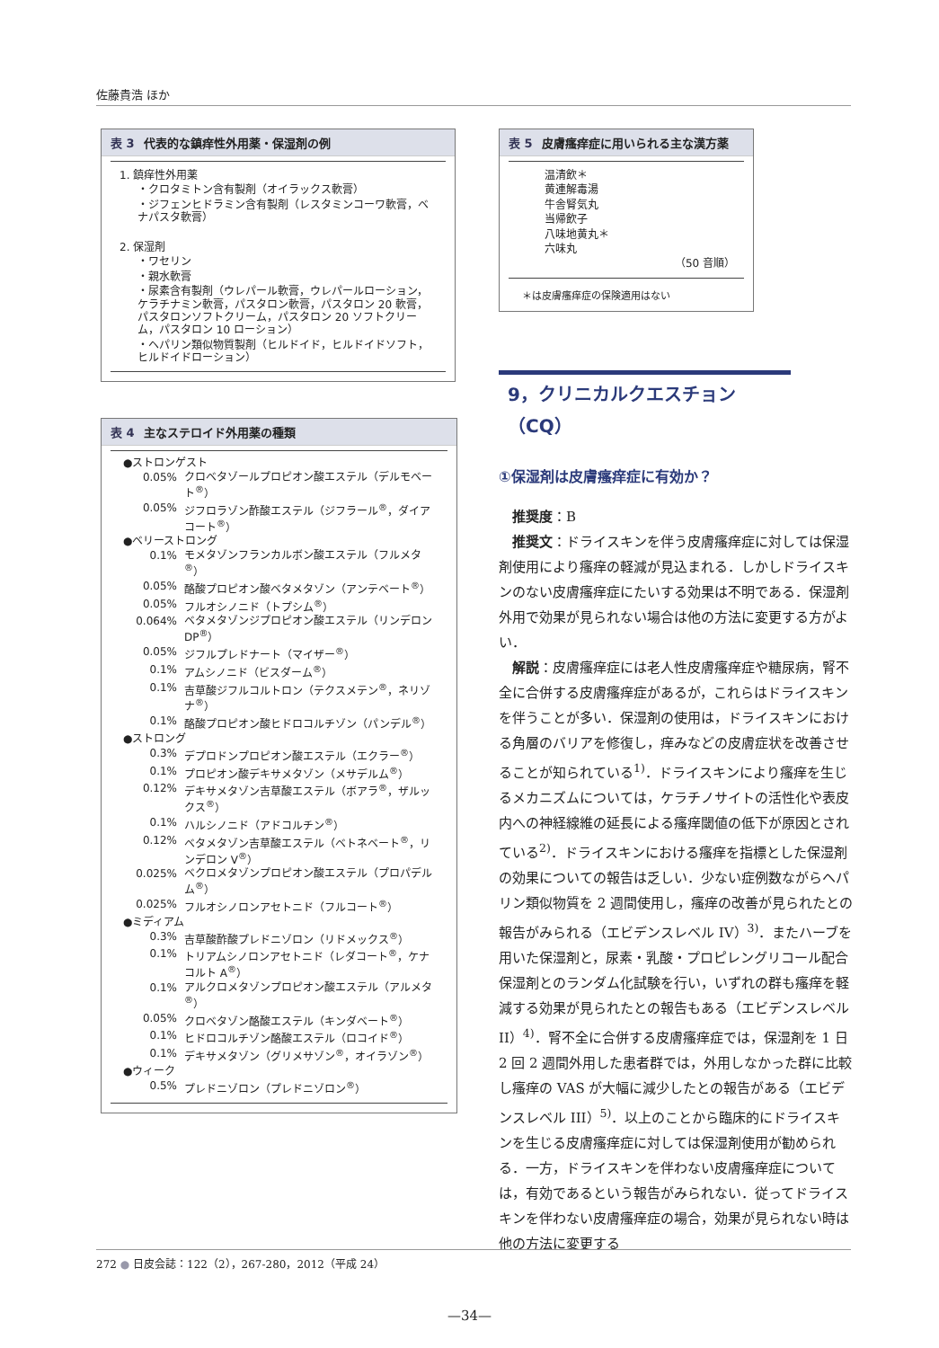佐藤貴浩 ほか
表 3 代表的な鎮痒性外用薬・保湿剤の例
1. 鎮痒性外用薬
・クロタミトン含有製剤（オイラックス軟膏）
・ジフェンヒドラミン含有製剤（レスタミンコーワ軟膏，ベナパスタ軟膏）
2. 保湿剤
・ワセリン
・親水軟膏
・尿素含有製剤（ウレパール軟膏，ウレパールローション，ケラチナミン軟膏，パスタロン軟膏，パスタロン 20 軟膏，パスタロンソフトクリーム，パスタロン 20 ソフトクリーム，パスタロン 10 ローション）
・ヘパリン類似物質製剤（ヒルドイド，ヒルドイドソフト，ヒルドイドローション）
表 4 主なステロイド外用薬の種類
| ●ストロンゲスト | |
| 0.05% | クロベタゾールプロピオン酸エステル（デルモベート<sup>®</sup>） |
| 0.05% | ジフロラゾン酢酸エステル（ジフラール<sup>®</sup>，ダイアコート<sup>®</sup>） |
| ●ベリーストロング | |
| 0.1% | モメタゾンフランカルボン酸エステル（フルメタ<sup>®</sup>） |
| 0.05% | 酪酸プロピオン酸ベタメタゾン（アンテベート<sup>®</sup>） |
| 0.05% | フルオシノニド（トプシム<sup>®</sup>） |
| 0.064% | ベタメタゾンジプロピオン酸エステル（リンデロン DP<sup>®</sup>） |
| 0.05% | ジフルプレドナート（マイザー<sup>®</sup>） |
| 0.1% | アムシノニド（ビスダーム<sup>®</sup>） |
| 0.1% | 吉草酸ジフルコルトロン（テクスメテン<sup>®</sup>，ネリゾナ<sup>®</sup>） |
| 0.1% | 酪酸プロピオン酸ヒドロコルチゾン（パンデル<sup>®</sup>） |
| ●ストロング | |
| 0.3% | デプロドンプロピオン酸エステル（エクラー<sup>®</sup>） |
| 0.1% | プロピオン酸デキサメタゾン（メサデルム<sup>®</sup>） |
| 0.12% | デキサメタゾン吉草酸エステル（ボアラ<sup>®</sup>，ザルックス<sup>®</sup>） |
| 0.1% | ハルシノニド（アドコルチン<sup>®</sup>） |
| 0.12% | ベタメタゾン吉草酸エステル（ベトネベート<sup>®</sup>，リンデロン V<sup>®</sup>） |
| 0.025% | ベクロメタゾンプロピオン酸エステル（プロパデルム<sup>®</sup>） |
| 0.025% | フルオシノロンアセトニド（フルコート<sup>®</sup>） |
| ●ミディアム | |
| 0.3% | 吉草酸酢酸プレドニゾロン（リドメックス<sup>®</sup>） |
| 0.1% | トリアムシノロンアセトニド（レダコート<sup>®</sup>，ケナコルト A<sup>®</sup>） |
| 0.1% | アルクロメタゾンプロピオン酸エステル（アルメタ<sup>®</sup>） |
| 0.05% | クロベタゾン酪酸エステル（キンダベート<sup>®</sup>） |
| 0.1% | ヒドロコルチゾン酪酸エステル（ロコイド<sup>®</sup>） |
| 0.1% | デキサメタゾン（グリメサゾン<sup>®</sup>，オイラゾン<sup>®</sup>） |
| ●ウィーク | |
| 0.5% | プレドニゾロン（プレドニゾロン<sup>®</sup>） |
表 5 皮膚瘙痒症に用いられる主な漢方薬
温清飲＊
黄連解毒湯
牛舎腎気丸
当帰飲子
八味地黄丸＊
六味丸
（50 音順）
＊は皮膚瘙痒症の保険適用はない
9，クリニカルクエスチョン（CQ）
①保湿剤は皮膚瘙痒症に有効か？
推奨度：B
推奨文：ドライスキンを伴う皮膚瘙痒症に対しては保湿剤使用により瘙痒の軽減が見込まれる．しかしドライスキンのない皮膚瘙痒症にたいする効果は不明である．保湿剤外用で効果が見られない場合は他の方法に変更する方がよい．
解説：皮膚瘙痒症には老人性皮膚瘙痒症や糖尿病，腎不全に合併する皮膚瘙痒症があるが，これらはドライスキンを伴うことが多い．保湿剤の使用は，ドライスキンにおける角層のバリアを修復し，痒みなどの皮膚症状を改善させることが知られている<sup>1)</sup>．ドライスキンにより瘙痒を生じるメカニズムについては，ケラチノサイトの活性化や表皮内への神経線維の延長による瘙痒閾値の低下が原因とされている<sup>2)</sup>．ドライスキンにおける瘙痒を指標とした保湿剤の効果についての報告は乏しい．少ない症例数ながらヘパリン類似物質を 2 週間使用し，瘙痒の改善が見られたとの報告がみられる（エビデンスレベル IV）<sup>3)</sup>．またハーブを用いた保湿剤と，尿素・乳酸・プロピレングリコール配合保湿剤とのランダム化試験を行い，いずれの群も瘙痒を軽減する効果が見られたとの報告もある（エビデンスレベル II）<sup>4)</sup>．腎不全に合併する皮膚瘙痒症では，保湿剤を 1 日 2 回 2 週間外用した患者群では，外用しなかった群に比較し瘙痒の VAS が大幅に減少したとの報告がある（エビデンスレベル III）<sup>5)</sup>．以上のことから臨床的にドライスキンを生じる皮膚瘙痒症に対しては保湿剤使用が勧められる．一方，ドライスキンを伴わない皮膚瘙痒症については，有効であるという報告がみられない．従ってドライスキンを伴わない皮膚瘙痒症の場合，効果が見られない時は他の方法に変更する
272 ● 日皮会誌：122（2），267-280，2012（平成 24）
—34—